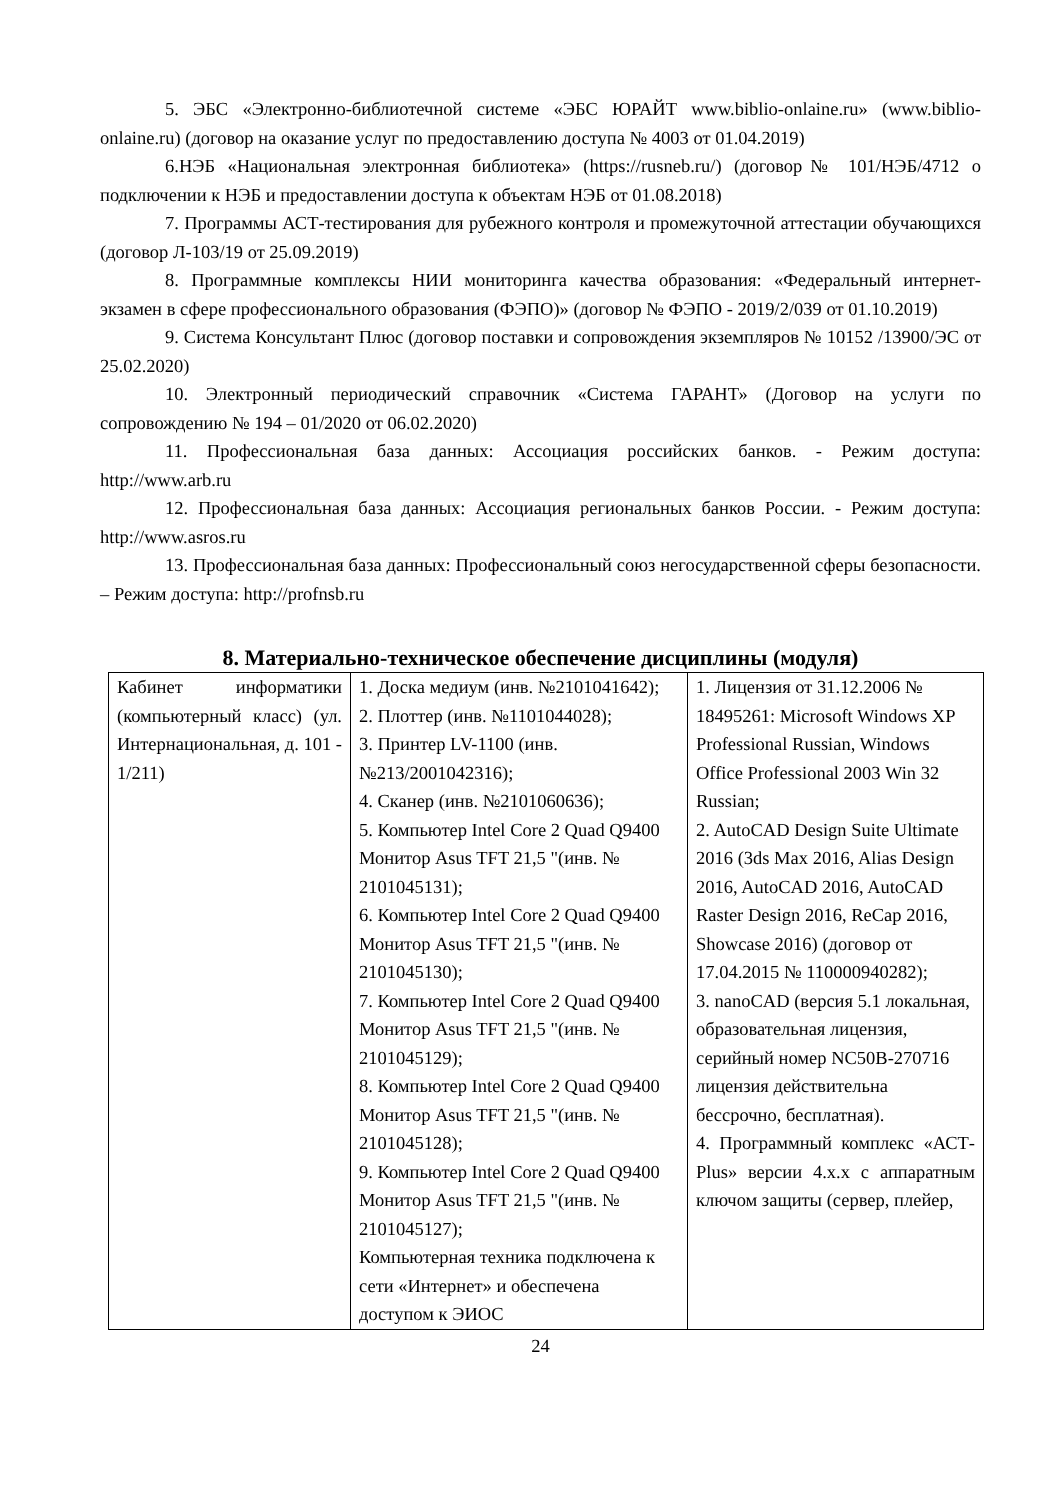5. ЭБС «Электронно-библиотечной системе «ЭБС ЮРАЙТ www.biblio-onlaine.ru» (www.biblio-onlaine.ru) (договор на оказание услуг по предоставлению доступа № 4003 от 01.04.2019)
6.НЭБ «Национальная электронная библиотека» (https://rusneb.ru/) (договор№ 101/НЭБ/4712 о подключении к НЭБ и предоставлении доступа к объектам НЭБ от 01.08.2018)
7. Программы АСТ-тестирования для рубежного контроля и промежуточной аттестации обучающихся (договор Л-103/19 от 25.09.2019)
8. Программные комплексы НИИ мониторинга качества образования: «Федеральный интернет-экзамен в сфере профессионального образования (ФЭПО)» (договор № ФЭПО - 2019/2/039 от 01.10.2019)
9. Система Консультант Плюс (договор поставки и сопровождения экземпляров № 10152 /13900/ЭС от 25.02.2020)
10. Электронный периодический справочник «Система ГАРАНТ» (Договор на услуги по сопровождению № 194 – 01/2020 от 06.02.2020)
11. Профессиональная база данных: Ассоциация российских банков. - Режим доступа: http://www.arb.ru
12. Профессиональная база данных: Ассоциация региональных банков России. - Режим доступа: http://www.asros.ru
13. Профессиональная база данных: Профессиональный союз негосударственной сферы безопасности. – Режим доступа: http://profnsb.ru
8. Материально-техническое обеспечение дисциплины (модуля)
| Кабинет информатики (компьютерный класс) (ул. Интернациональная, д. 101 - 1/211) | 1. Доска медиум (инв. №2101041642); 2. Плоттер (инв. №1101044028); 3. Принтер LV-1100 (инв. №213/2001042316); 4. Сканер (инв. №2101060636); 5. Компьютер Intel Core 2 Quad Q9400 Монитор Asus TFT 21,5 "(инв. № 2101045131); 6. Компьютер Intel Core 2 Quad Q9400 Монитор Asus TFT 21,5 "(инв. № 2101045130); 7. Компьютер Intel Core 2 Quad Q9400 Монитор Asus TFT 21,5 "(инв. № 2101045129); 8. Компьютер Intel Core 2 Quad Q9400 Монитор Asus TFT 21,5 "(инв. № 2101045128); 9. Компьютер Intel Core 2 Quad Q9400 Монитор Asus TFT 21,5 "(инв. № 2101045127); Компьютерная техника подключена к сети «Интернет» и обеспечена доступом к ЭИОС | 1. Лицензия от 31.12.2006 № 18495261: Microsoft Windows XP Professional Russian, Windows Office Professional 2003 Win 32 Russian; 2. AutoCAD Design Suite Ultimate 2016 (3ds Max 2016, Alias Design 2016, AutoCAD 2016, AutoCAD Raster Design 2016, ReCap 2016, Showcase 2016) (договор от 17.04.2015 № 110000940282); 3. nanoCAD (версия 5.1 локальная, образовательная лицензия, серийный номер NC50B-270716 лицензия действительна бессрочно, бесплатная). 4. Программный комплекс «АСТ-Plus» версии 4.х.х с аппаратным ключом защиты (сервер, плейер, |
24